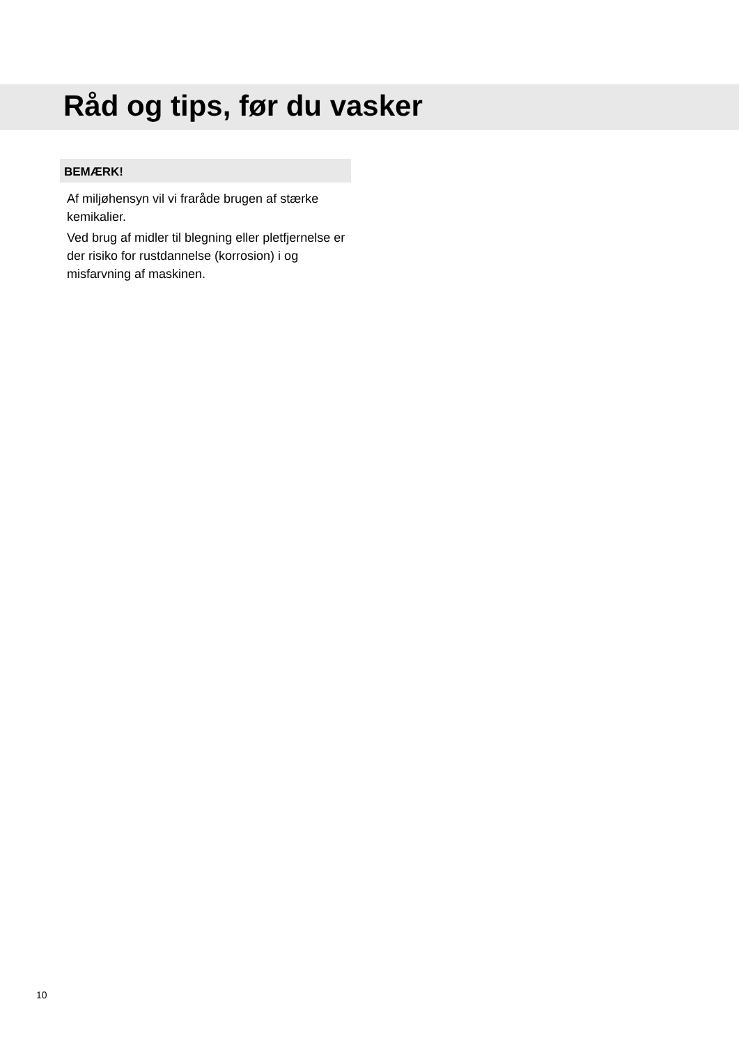Råd og tips, før du vasker
BEMÆRK!
Af miljøhensyn vil vi fraråde brugen af stærke kemikalier.
Ved brug af midler til blegning eller pletfjernelse er der risiko for rustdannelse (korrosion) i og misfarvning af maskinen.
10